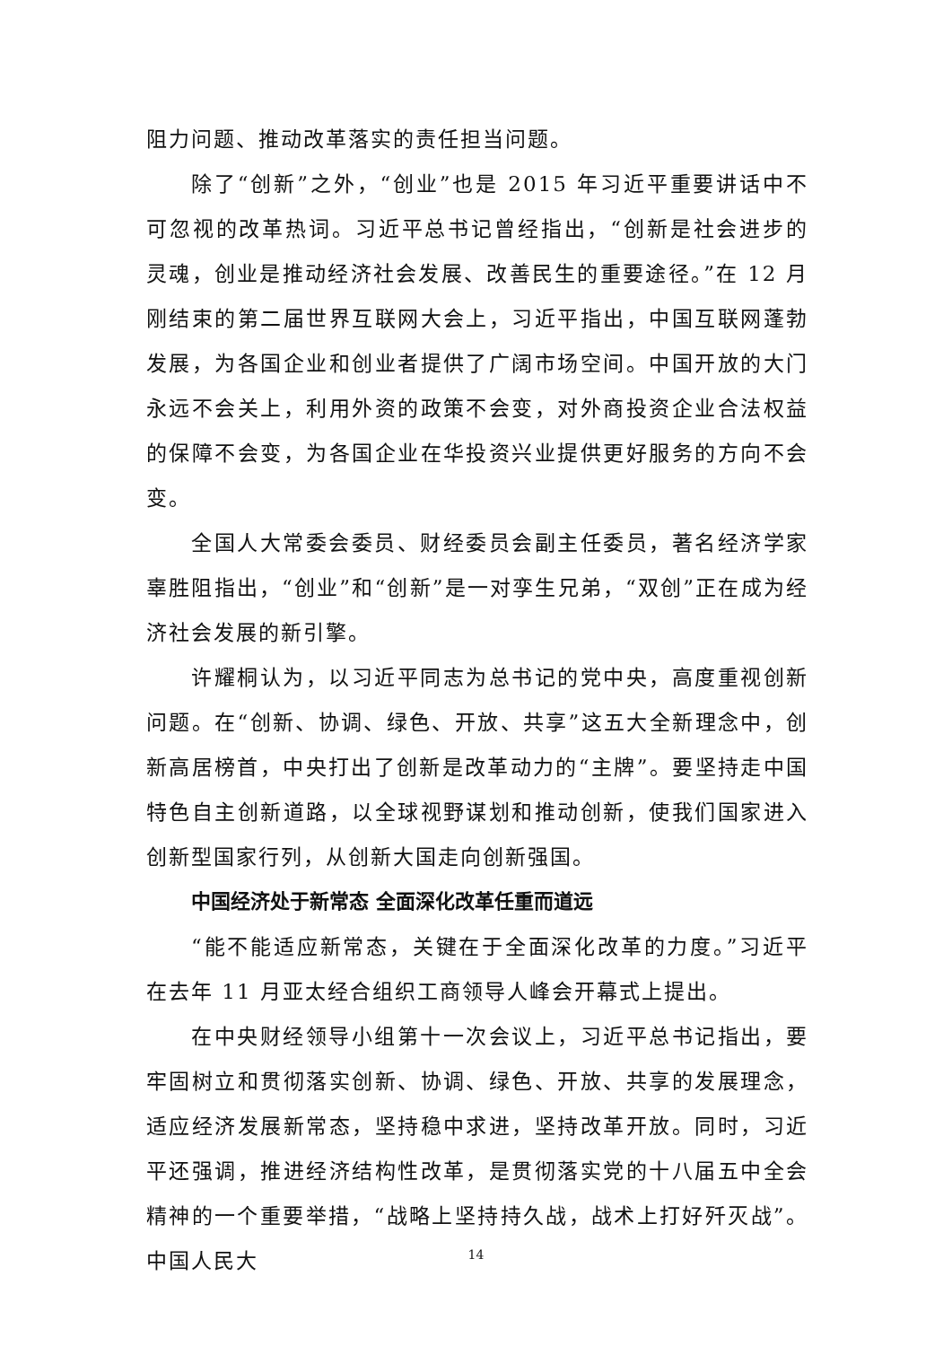阻力问题、推动改革落实的责任担当问题。
除了“创新”之外，“创业”也是 2015 年习近平重要讲话中不可忽视的改革热词。习近平总书记曾经指出，“创新是社会进步的灵魂，创业是推动经济社会发展、改善民生的重要途径。”在 12 月刚结束的第二届世界互联网大会上，习近平指出，中国互联网蓬勃发展，为各国企业和创业者提供了广阔市场空间。中国开放的大门永远不会关上，利用外资的政策不会变，对外商投资企业合法权益的保障不会变，为各国企业在华投资兴业提供更好服务的方向不会变。
全国人大常委会委员、财经委员会副主任委员，著名经济学家辜胜阻指出，“创业”和“创新”是一对孪生兄弟，“双创”正在成为经济社会发展的新引擎。
许耀桐认为，以习近平同志为总书记的党中央，高度重视创新问题。在“创新、协调、绿色、开放、共享”这五大全新理念中，创新高居榜首，中央打出了创新是改革动力的“主牌”。要坚持走中国特色自主创新道路，以全球视野谋划和推动创新，使我们国家进入创新型国家行列，从创新大国走向创新强国。
中国经济处于新常态 全面深化改革任重而道远
“能不能适应新常态，关键在于全面深化改革的力度。”习近平在去年 11 月亚太经合组织工商领导人峰会开幕式上提出。
在中央财经领导小组第十一次会议上，习近平总书记指出，要牢固树立和贯彻落实创新、协调、绿色、开放、共享的发展理念，适应经济发展新常态，坚持稳中求进，坚持改革开放。同时，习近平还强调，推进经济结构性改革，是贯彻落实党的十八届五中全会精神的一个重要举措，“战略上坚持持久战，战术上打好歼灭战”。中国人民大
14